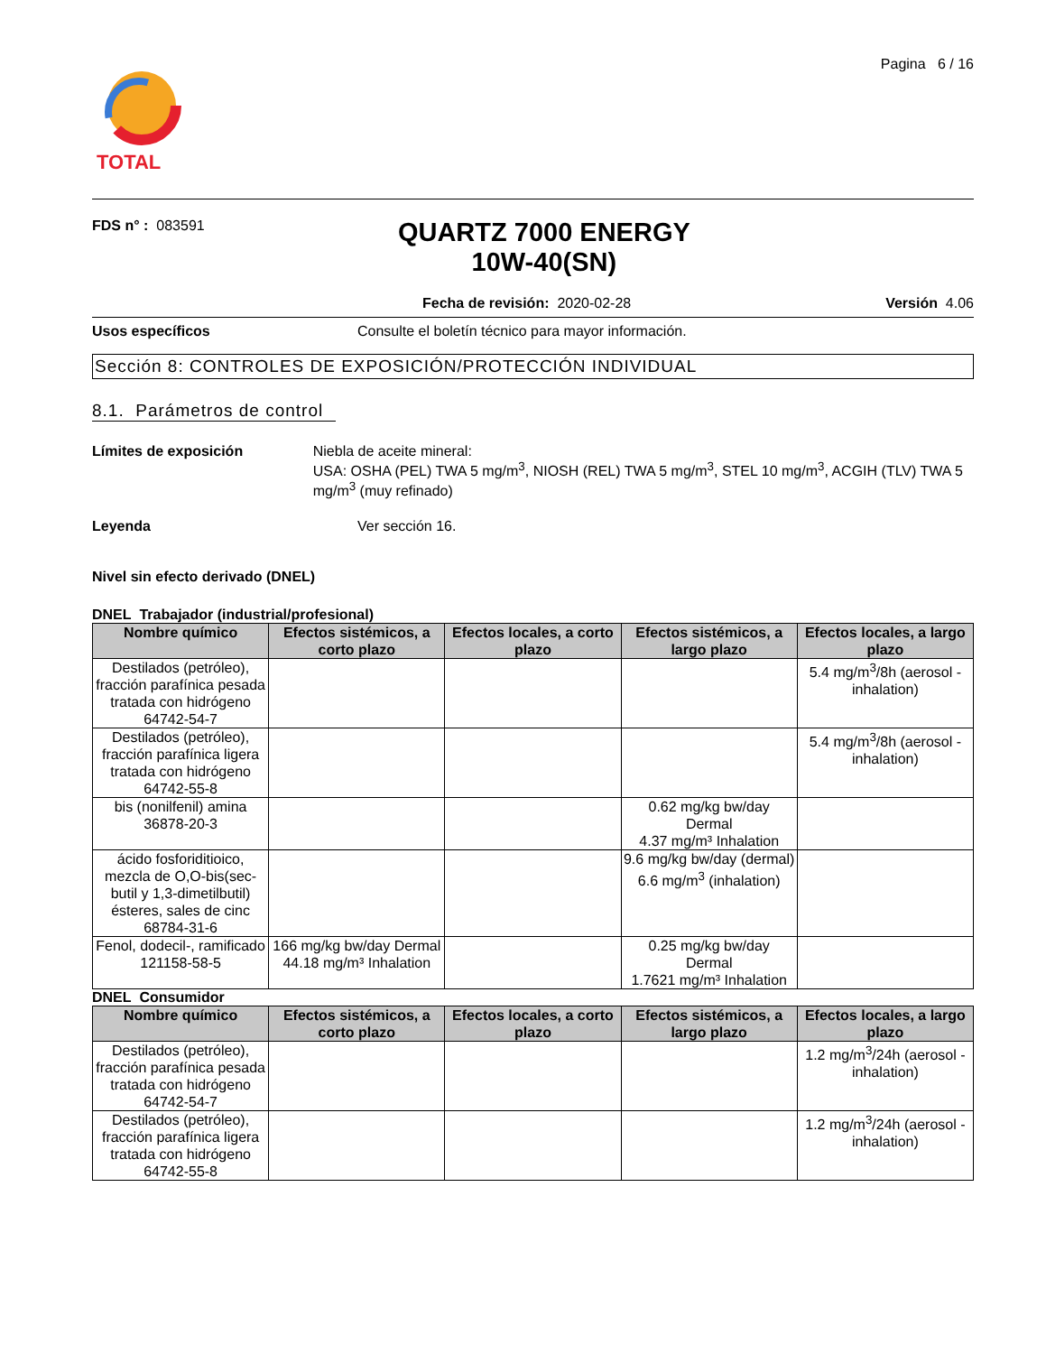TOTAL
Pagina 6 / 16
FDS n° : 083591
QUARTZ 7000 ENERGY
10W-40(SN)
Fecha de revisión: 2020-02-28 Versión 4.06
Usos específicos Consulte el boletín técnico para mayor información.
Sección 8: CONTROLES DE EXPOSICIÓN/PROTECCIÓN INDIVIDUAL
8.1. Parámetros de control
Límites de exposición Niebla de aceite mineral:
USA: OSHA (PEL) TWA 5 mg/m<sup>3</sup>, NIOSH (REL) TWA 5 mg/m<sup>3</sup>, STEL 10 mg/m<sup>3</sup>, ACGIH (TLV) TWA 5 mg/m<sup>3</sup> (muy refinado)
Leyenda Ver sección 16.
Nivel sin efecto derivado (DNEL)
DNEL Trabajador (industrial/profesional)
| Nombre químico | Efectos sistémicos, a corto plazo | Efectos locales, a corto plazo | Efectos sistémicos, a largo plazo | Efectos locales, a largo plazo |
| --- | --- | --- | --- | --- |
| Destilados (petróleo), fracción parafínica pesada tratada con hidrógeno 64742-54-7 | | | | 5.4 mg/m<sup>3</sup>/8h (aerosol - inhalation) |
| Destilados (petróleo), fracción parafínica ligera tratada con hidrógeno 64742-55-8 | | | | 5.4 mg/m<sup>3</sup>/8h (aerosol - inhalation) |
| bis (nonilfenil) amina 36878-20-3 | | | 0.62 mg/kg bw/day Dermal 4.37 mg/m³ Inhalation | |
| ácido fosforiditioico, mezcla de O,O-bis(sec-butil y 1,3-dimetilbutil) ésteres, sales de cinc 68784-31-6 | | | 9.6 mg/kg bw/day (dermal) 6.6 mg/m<sup>3</sup> (inhalation) | |
| Fenol, dodecil-, ramificado 121158-58-5 | 166 mg/kg bw/day Dermal 44.18 mg/m³ Inhalation | | 0.25 mg/kg bw/day Dermal 1.7621 mg/m³ Inhalation | |
DNEL Consumidor
| Nombre químico | Efectos sistémicos, a corto plazo | Efectos locales, a corto plazo | Efectos sistémicos, a largo plazo | Efectos locales, a largo plazo |
| --- | --- | --- | --- | --- |
| Destilados (petróleo), fracción parafínica pesada tratada con hidrógeno 64742-54-7 | | | | 1.2 mg/m<sup>3</sup>/24h (aerosol - inhalation) |
| Destilados (petróleo), fracción parafínica ligera tratada con hidrógeno 64742-55-8 | | | | 1.2 mg/m<sup>3</sup>/24h (aerosol - inhalation) |